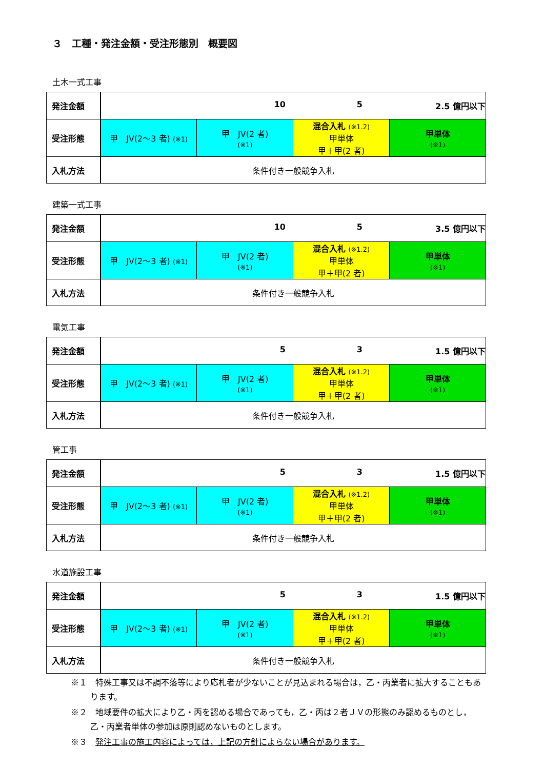３　工種・発注金額・受注形態別　概要図
土木一式工事
| 発注金額 | 10 5 2.5 億円以下 | | | |
| 受注形態 | 甲 JV(2～3 者) (※1) | 甲 JV(2 者) (※1) | 混合入札 (※1.2) 甲単体 甲＋甲(2 者) | 甲単体 (※1) |
| 入札方法 | 条件付き一般競争入札 | | | |
建築一式工事
| 発注金額 | 10 5 3.5 億円以下 | | | |
| 受注形態 | 甲 JV(2～3 者) (※1) | 甲 JV(2 者) (※1) | 混合入札 (※1.2) 甲単体 甲＋甲(2 者) | 甲単体 (※1) |
| 入札方法 | 条件付き一般競争入札 | | | |
電気工事
| 発注金額 | 5 3 1.5 億円以下 | | | |
| 受注形態 | 甲 JV(2～3 者) (※1) | 甲 JV(2 者) (※1) | 混合入札 (※1.2) 甲単体 甲＋甲(2 者) | 甲単体 (※1) |
| 入札方法 | 条件付き一般競争入札 | | | |
管工事
| 発注金額 | 5 3 1.5 億円以下 | | | |
| 受注形態 | 甲 JV(2～3 者) (※1) | 甲 JV(2 者) (※1) | 混合入札 (※1.2) 甲単体 甲＋甲(2 者) | 甲単体 (※1) |
| 入札方法 | 条件付き一般競争入札 | | | |
水道施設工事
| 発注金額 | 5 3 1.5 億円以下 | | | |
| 受注形態 | 甲 JV(2～3 者) (※1) | 甲 JV(2 者) (※1) | 混合入札 (※1.2) 甲単体 甲＋甲(2 者) | 甲単体 (※1) |
| 入札方法 | 条件付き一般競争入札 | | | |
※１　特殊工事又は不調不落等により応札者が少ないことが見込まれる場合は，乙・丙業者に拡大することもあります。
※２　地域要件の拡大により乙・丙を認める場合であっても，乙・丙は２者ＪＶの形態のみ認めるものとし，乙・丙業者単体の参加は原則認めないものとします。
※３　発注工事の施工内容によっては，上記の方針によらない場合があります。